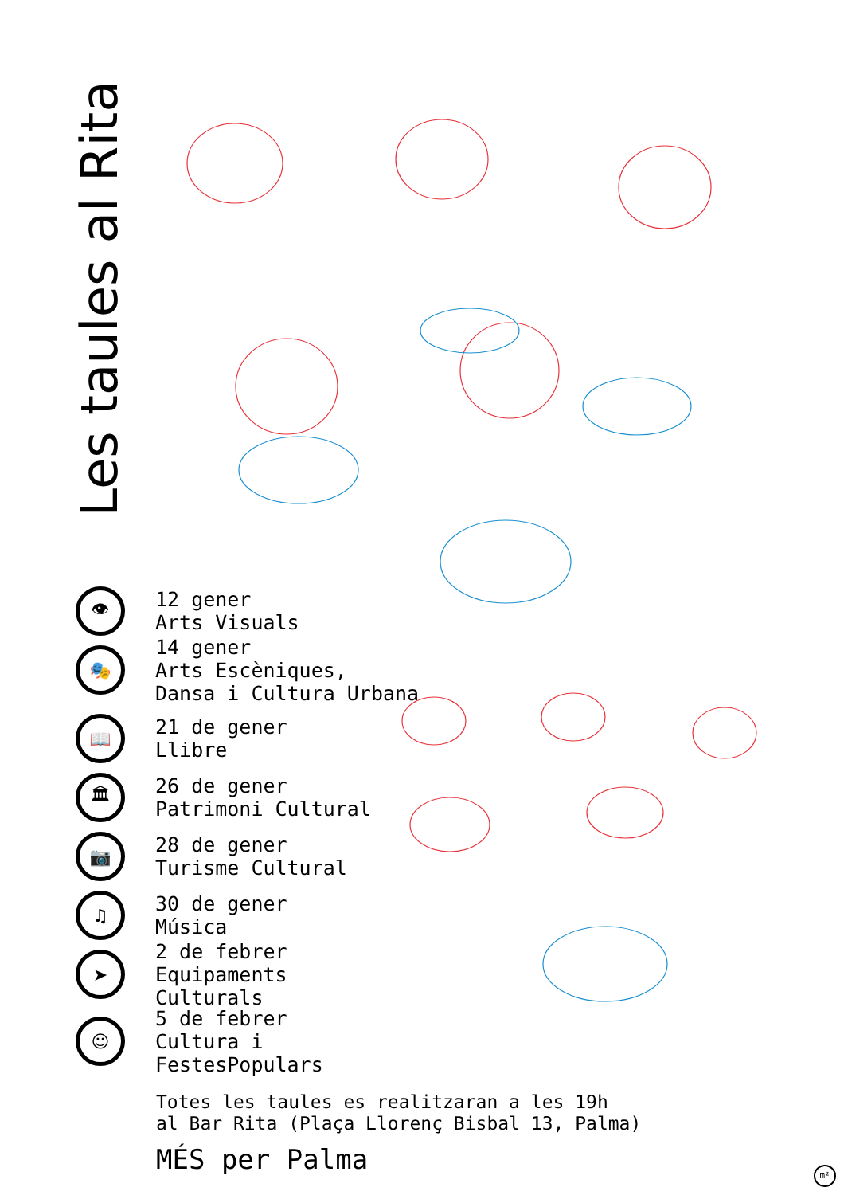Les taules al Rita
👁
12 gener
Arts Visuals
🎭
14 gener
Arts Escèniques,
Dansa i Cultura Urbana
📖
21 de gener
Llibre
🏛
26 de gener
Patrimoni Cultural
📷
28 de gener
Turisme Cultural
♫
30 de gener
Música
➤
2 de febrer
Equipaments
Culturals
☺
5 de febrer
Cultura i
FestesPopulars
Totes les taules es realitzaran a les 19h
al Bar Rita (Plaça Llorenç Bisbal 13, Palma)
MÉS per Palma
m²